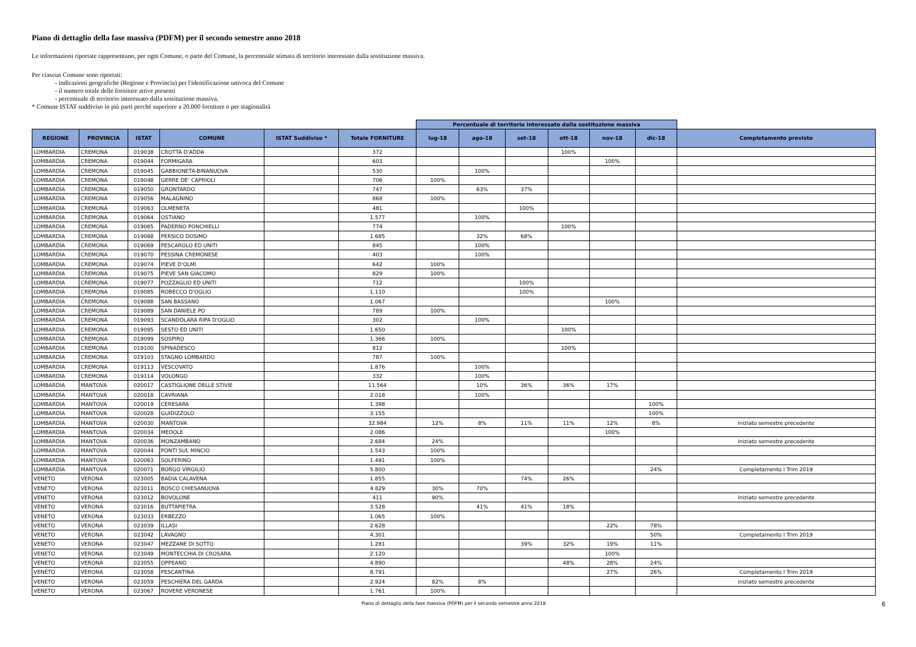Piano di dettaglio della fase massiva (PDFM) per il secondo semestre anno 2018
Le informazioni riportate rappresentano, per ogni Comune, o parte del Comune, la percentuale stimata di territorio interessato dalla sostituzione massiva.
Per ciascun Comune sono riportati:
- indicazioni geografiche (Regione e Provincia) per l'identificazione univoca del Comune
- il numero totale delle forniture attive presenti
- percentuale di territorio interessato dalla sostituzione massiva.
* Comune ISTAT suddiviso in più parti perché superiore a 20.000 forniture o per stagionalità
| | | | | | | Percentuale di territorio interessato dalla sostituzione massiva | | | | | | |
| REGIONE | PROVINCIA | ISTAT | COMUNE | ISTAT Suddiviso * | Totale FORNITURE | lug-18 | ago-18 | set-18 | ott-18 | nov-18 | dic-18 | Completamento previsto |
| LOMBARDIA | CREMONA | 019038 | CROTTA D'ADDA | | 372 | | | | 100% | | | |
| LOMBARDIA | CREMONA | 019044 | FORMIGARA | | 603 | | | | | 100% | | |
| LOMBARDIA | CREMONA | 019045 | GABBIONETA-BINANUOVA | | 530 | | 100% | | | | | |
| LOMBARDIA | CREMONA | 019048 | GERRE DE' CAPRIOLI | | 706 | 100% | | | | | | |
| LOMBARDIA | CREMONA | 019050 | GRONTARDO | | 747 | | 63% | 37% | | | | |
| LOMBARDIA | CREMONA | 019056 | MALAGNINO | | 868 | 100% | | | | | | |
| LOMBARDIA | CREMONA | 019063 | OLMENETA | | 481 | | | 100% | | | | |
| LOMBARDIA | CREMONA | 019064 | OSTIANO | | 1.577 | | 100% | | | | | |
| LOMBARDIA | CREMONA | 019065 | PADERNO PONCHIELLI | | 774 | | | | 100% | | | |
| LOMBARDIA | CREMONA | 019068 | PERSICO DOSIMO | | 1.685 | | 32% | 68% | | | | |
| LOMBARDIA | CREMONA | 019069 | PESCAROLO ED UNITI | | 845 | | 100% | | | | | |
| LOMBARDIA | CREMONA | 019070 | PESSINA CREMONESE | | 403 | | 100% | | | | | |
| LOMBARDIA | CREMONA | 019074 | PIEVE D'OLMI | | 642 | 100% | | | | | | |
| LOMBARDIA | CREMONA | 019075 | PIEVE SAN GIACOMO | | 829 | 100% | | | | | | |
| LOMBARDIA | CREMONA | 019077 | POZZAGLIO ED UNITI | | 712 | | | 100% | | | | |
| LOMBARDIA | CREMONA | 019085 | ROBECCO D'OGLIO | | 1.110 | | | 100% | | | | |
| LOMBARDIA | CREMONA | 019088 | SAN BASSANO | | 1.067 | | | | | 100% | | |
| LOMBARDIA | CREMONA | 019089 | SAN DANIELE PO | | 789 | 100% | | | | | | |
| LOMBARDIA | CREMONA | 019093 | SCANDOLARA RIPA D'OGLIO | | 302 | | 100% | | | | | |
| LOMBARDIA | CREMONA | 019095 | SESTO ED UNITI | | 1.650 | | | | 100% | | | |
| LOMBARDIA | CREMONA | 019099 | SOSPIRO | | 1.366 | 100% | | | | | | |
| LOMBARDIA | CREMONA | 019100 | SPINADESCO | | 812 | | | | 100% | | | |
| LOMBARDIA | CREMONA | 019103 | STAGNO LOMBARDO | | 787 | 100% | | | | | | |
| LOMBARDIA | CREMONA | 019113 | VESCOVATO | | 1.876 | | 100% | | | | | |
| LOMBARDIA | CREMONA | 019114 | VOLONGO | | 332 | | 100% | | | | | |
| LOMBARDIA | MANTOVA | 020017 | CASTIGLIONE DELLE STIVIE | | 11.564 | | 10% | 36% | 36% | 17% | | |
| LOMBARDIA | MANTOVA | 020018 | CAVRIANA | | 2.018 | | 100% | | | | | |
| LOMBARDIA | MANTOVA | 020019 | CERESARA | | 1.398 | | | | | | 100% | |
| LOMBARDIA | MANTOVA | 020028 | GUIDIZZOLO | | 3.155 | | | | | | 100% | |
| LOMBARDIA | MANTOVA | 020030 | MANTOVA | | 32.984 | 12% | 8% | 11% | 11% | 12% | 8% | iniziato semestre precedente |
| LOMBARDIA | MANTOVA | 020034 | MEDOLE | | 2.086 | | | | | 100% | | |
| LOMBARDIA | MANTOVA | 020036 | MONZAMBANO | | 2.684 | 24% | | | | | | iniziato semestre precedente |
| LOMBARDIA | MANTOVA | 020044 | PONTI SUL MINCIO | | 1.543 | 100% | | | | | | |
| LOMBARDIA | MANTOVA | 020063 | SOLFERINO | | 1.491 | 100% | | | | | | |
| LOMBARDIA | MANTOVA | 020071 | BORGO VIRGILIO | | 5.800 | | | | | | 24% | Completamento I Trim 2019 |
| VENETO | VERONA | 023005 | BADIA CALAVENA | | 1.855 | | | 74% | 26% | | | |
| VENETO | VERONA | 023011 | BOSCO CHIESANUOVA | | 4.829 | 30% | 70% | | | | | |
| VENETO | VERONA | 023012 | BOVOLONE | | 411 | 90% | | | | | | iniziato semestre precedente |
| VENETO | VERONA | 023016 | BUTTAPIETRA | | 3.528 | | 41% | 41% | 18% | | | |
| VENETO | VERONA | 023033 | ERBEZZO | | 1.065 | 100% | | | | | | |
| VENETO | VERONA | 023039 | ILLASI | | 2.628 | | | | | 22% | 78% | |
| VENETO | VERONA | 023042 | LAVAGNO | | 4.301 | | | | | | 50% | Completamento I Trim 2019 |
| VENETO | VERONA | 023047 | MEZZANE DI SOTTO | | 1.281 | | | 39% | 32% | 19% | 11% | |
| VENETO | VERONA | 023049 | MONTECCHIA DI CROSARA | | 2.120 | | | | | 100% | | |
| VENETO | VERONA | 023055 | OPPEANO | | 4.890 | | | | 48% | 28% | 24% | |
| VENETO | VERONA | 023058 | PESCANTINA | | 8.791 | | | | | 27% | 26% | Completamento I Trim 2019 |
| VENETO | VERONA | 023059 | PESCHIERA DEL GARDA | | 2.924 | 82% | 8% | | | | | iniziato semestre precedente |
| VENETO | VERONA | 023067 | ROVERE VERONESE | | 1.761 | 100% | | | | | | |
Piano di dettaglio della fase massiva (PDFM) per il secondo semestre anno 2018 6